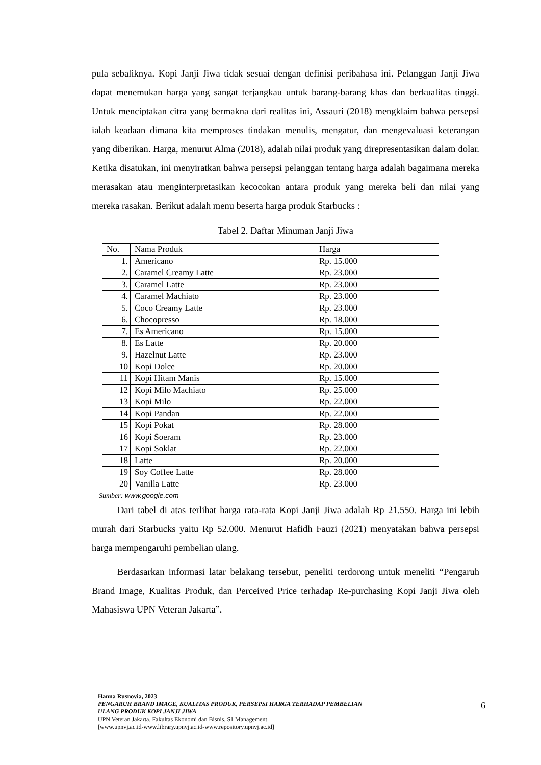pula sebaliknya. Kopi Janji Jiwa tidak sesuai dengan definisi peribahasa ini. Pelanggan Janji Jiwa dapat menemukan harga yang sangat terjangkau untuk barang-barang khas dan berkualitas tinggi. Untuk menciptakan citra yang bermakna dari realitas ini, Assauri (2018) mengklaim bahwa persepsi ialah keadaan dimana kita memproses tindakan menulis, mengatur, dan mengevaluasi keterangan yang diberikan. Harga, menurut Alma (2018), adalah nilai produk yang direpresentasikan dalam dolar. Ketika disatukan, ini menyiratkan bahwa persepsi pelanggan tentang harga adalah bagaimana mereka merasakan atau menginterpretasikan kecocokan antara produk yang mereka beli dan nilai yang mereka rasakan. Berikut adalah menu beserta harga produk Starbucks :
Tabel 2. Daftar Minuman Janji Jiwa
| No. | Nama Produk | Harga |
| --- | --- | --- |
| 1. | Americano | Rp. 15.000 |
| 2. | Caramel Creamy Latte | Rp. 23.000 |
| 3. | Caramel Latte | Rp. 23.000 |
| 4. | Caramel Machiato | Rp. 23.000 |
| 5. | Coco Creamy Latte | Rp. 23.000 |
| 6. | Chocopresso | Rp. 18.000 |
| 7. | Es Americano | Rp. 15.000 |
| 8. | Es Latte | Rp. 20.000 |
| 9. | Hazelnut Latte | Rp. 23.000 |
| 10 | Kopi Dolce | Rp. 20.000 |
| 11 | Kopi Hitam Manis | Rp. 15.000 |
| 12 | Kopi Milo Machiato | Rp. 25.000 |
| 13 | Kopi Milo | Rp. 22.000 |
| 14 | Kopi Pandan | Rp. 22.000 |
| 15 | Kopi Pokat | Rp. 28.000 |
| 16 | Kopi Soeram | Rp. 23.000 |
| 17 | Kopi Soklat | Rp. 22.000 |
| 18 | Latte | Rp. 20.000 |
| 19 | Soy Coffee Latte | Rp. 28.000 |
| 20 | Vanilla Latte | Rp. 23.000 |
Sumber: www.google.com
Dari tabel di atas terlihat harga rata-rata Kopi Janji Jiwa adalah Rp 21.550. Harga ini lebih murah dari Starbucks yaitu Rp 52.000. Menurut Hafidh Fauzi (2021) menyatakan bahwa persepsi harga mempengaruhi pembelian ulang.
Berdasarkan informasi latar belakang tersebut, peneliti terdorong untuk meneliti “Pengaruh Brand Image, Kualitas Produk, dan Perceived Price terhadap Re-purchasing Kopi Janji Jiwa oleh Mahasiswa UPN Veteran Jakarta”.
Hanna Rusnovia, 2023
PENGARUH BRAND IMAGE, KUALITAS PRODUK, PERSEPSI HARGA TERHADAP PEMBELIAN
ULANG PRODUK KOPI JANJI JIWA
UPN Veteran Jakarta, Fakultas Ekonomi dan Bisnis, S1 Management
[www.upnvj.ac.id-www.library.upnvj.ac.id-www.repository.upnvj.ac.id]
6